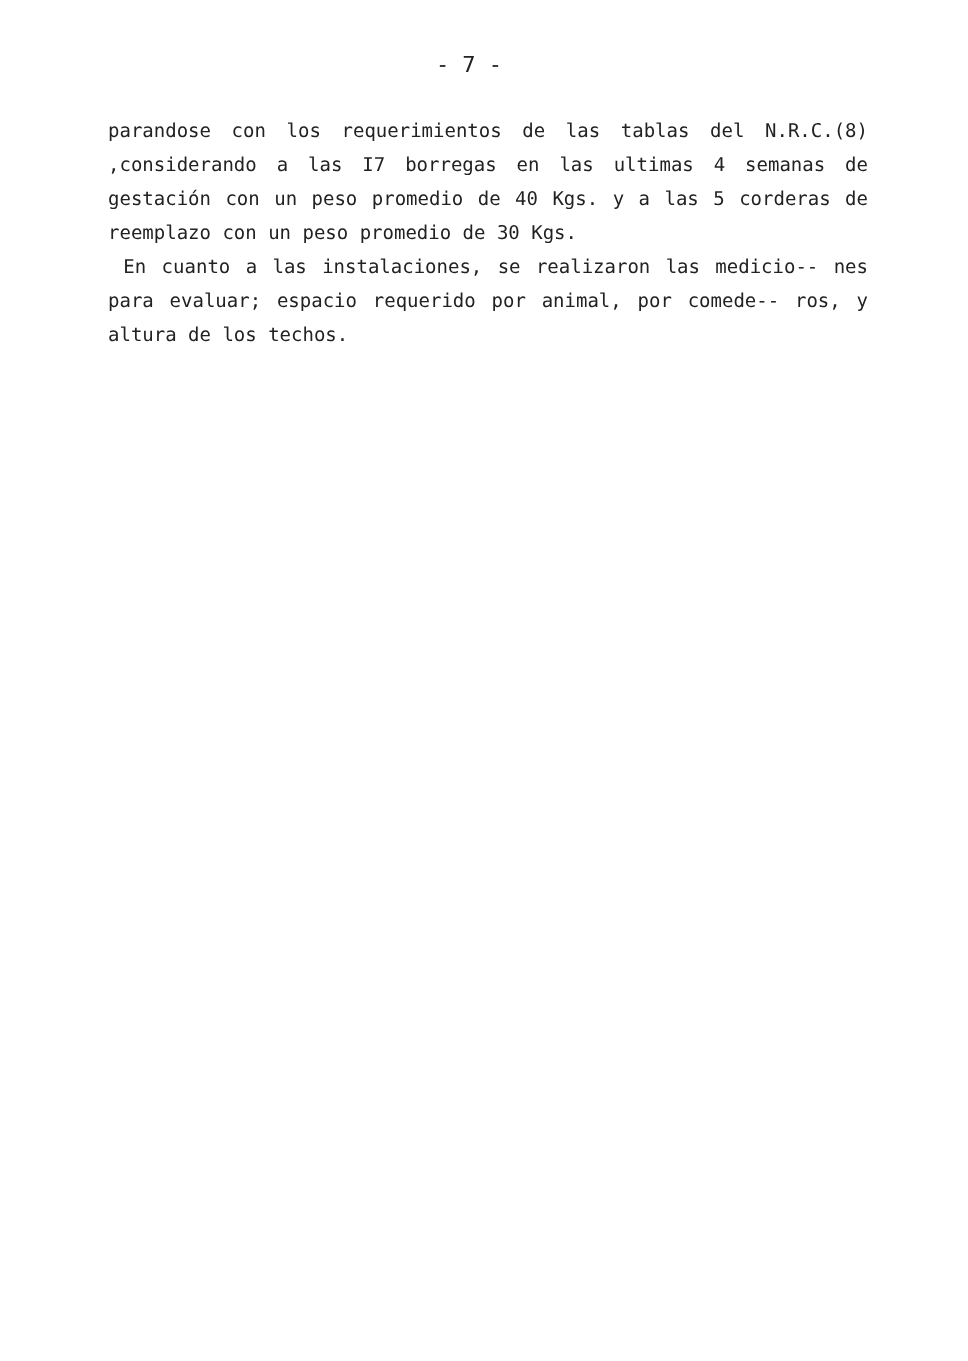- 7 -
parandose con los requerimientos de las tablas del N.R.C.(8) ,considerando a las I7 borregas en las ultimas 4 semanas de gestación con un peso promedio de 40 Kgs. y a las 5 corderas de reemplazo con un peso promedio de 30 Kgs.
En cuanto a las instalaciones, se realizaron las medicio-- nes para evaluar; espacio requerido por animal, por comede-- ros, y altura de los techos.